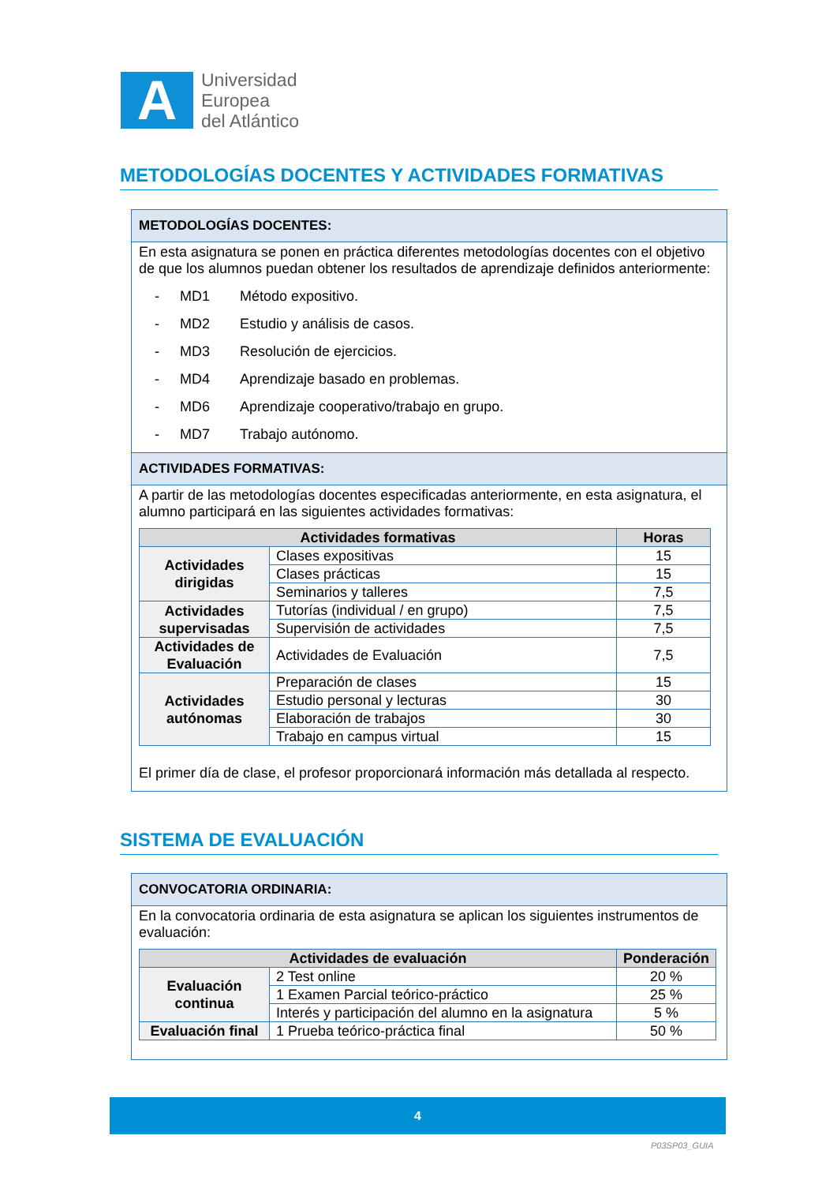A
Universidad
Europea
del Atlántico
METODOLOGÍAS DOCENTES Y ACTIVIDADES FORMATIVAS
METODOLOGÍAS DOCENTES:
En esta asignatura se ponen en práctica diferentes metodologías docentes con el objetivo de que los alumnos puedan obtener los resultados de aprendizaje definidos anteriormente:
- MD1 Método expositivo.
- MD2 Estudio y análisis de casos.
- MD3 Resolución de ejercicios.
- MD4 Aprendizaje basado en problemas.
- MD6 Aprendizaje cooperativo/trabajo en grupo.
- MD7 Trabajo autónomo.
ACTIVIDADES FORMATIVAS:
A partir de las metodologías docentes especificadas anteriormente, en esta asignatura, el alumno participará en las siguientes actividades formativas:
| Actividades formativas | | Horas |
| --- | --- | --- |
| Actividades dirigidas | Clases expositivas | 15 |
| | Clases prácticas | 15 |
| | Seminarios y talleres | 7,5 |
| Actividades supervisadas | Tutorías (individual / en grupo) | 7,5 |
| | Supervisión de actividades | 7,5 |
| Actividades de Evaluación | Actividades de Evaluación | 7,5 |
| Actividades autónomas | Preparación de clases | 15 |
| | Estudio personal y lecturas | 30 |
| | Elaboración de trabajos | 30 |
| | Trabajo en campus virtual | 15 |
El primer día de clase, el profesor proporcionará información más detallada al respecto.
SISTEMA DE EVALUACIÓN
CONVOCATORIA ORDINARIA:
En la convocatoria ordinaria de esta asignatura se aplican los siguientes instrumentos de evaluación:
| Actividades de evaluación | | Ponderación |
| --- | --- | --- |
| Evaluación continua | 2 Test online | 20 % |
| | 1 Examen Parcial teórico-práctico | 25 % |
| | Interés y participación del alumno en la asignatura | 5 % |
| Evaluación final | 1 Prueba teórico-práctica final | 50 % |
4
P03SP03_GUIA